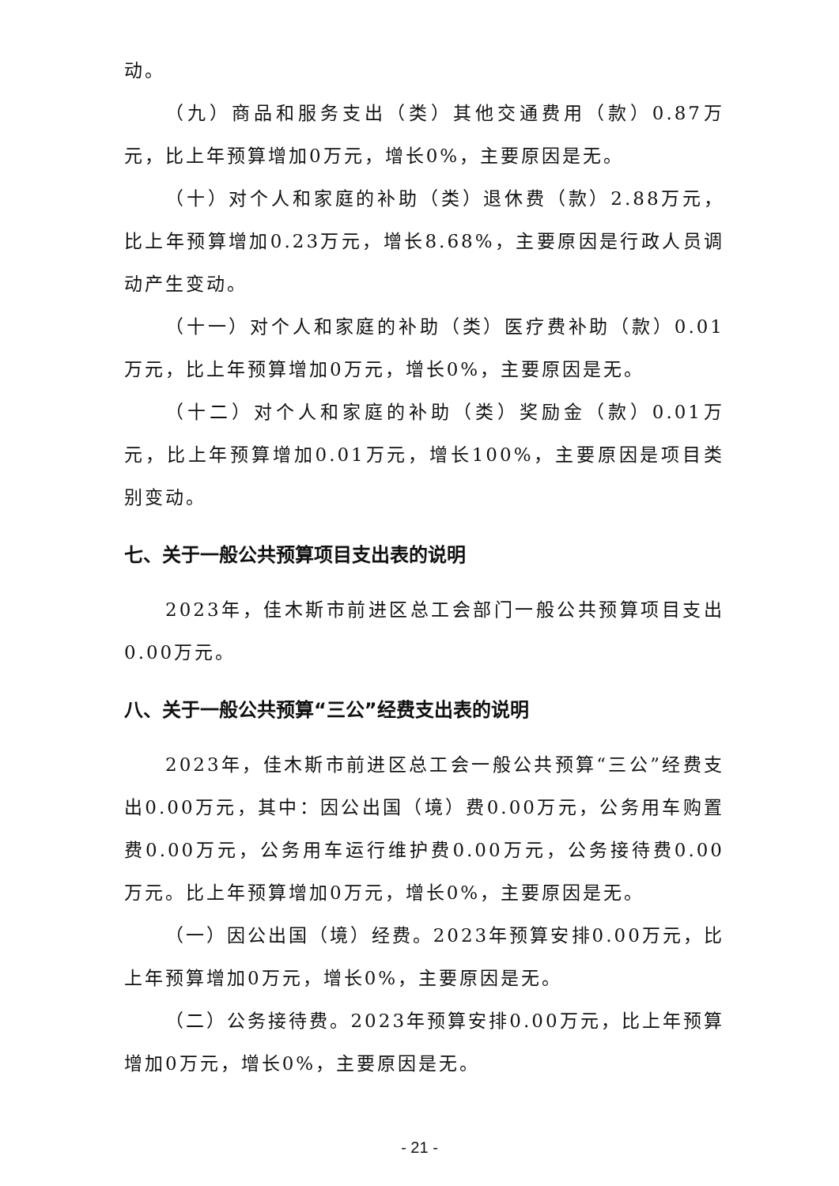动。
（九）商品和服务支出（类）其他交通费用（款）0.87万元，比上年预算增加0万元，增长0%，主要原因是无。
（十）对个人和家庭的补助（类）退休费（款）2.88万元，比上年预算增加0.23万元，增长8.68%，主要原因是行政人员调动产生变动。
（十一）对个人和家庭的补助（类）医疗费补助（款）0.01万元，比上年预算增加0万元，增长0%，主要原因是无。
（十二）对个人和家庭的补助（类）奖励金（款）0.01万元，比上年预算增加0.01万元，增长100%，主要原因是项目类别变动。
七、关于一般公共预算项目支出表的说明
2023年，佳木斯市前进区总工会部门一般公共预算项目支出0.00万元。
八、关于一般公共预算“三公”经费支出表的说明
2023年，佳木斯市前进区总工会一般公共预算“三公”经费支出0.00万元，其中：因公出国（境）费0.00万元，公务用车购置费0.00万元，公务用车运行维护费0.00万元，公务接待费0.00万元。比上年预算增加0万元，增长0%，主要原因是无。
（一）因公出国（境）经费。2023年预算安排0.00万元，比上年预算增加0万元，增长0%，主要原因是无。
（二）公务接待费。2023年预算安排0.00万元，比上年预算增加0万元，增长0%，主要原因是无。
- 21 -